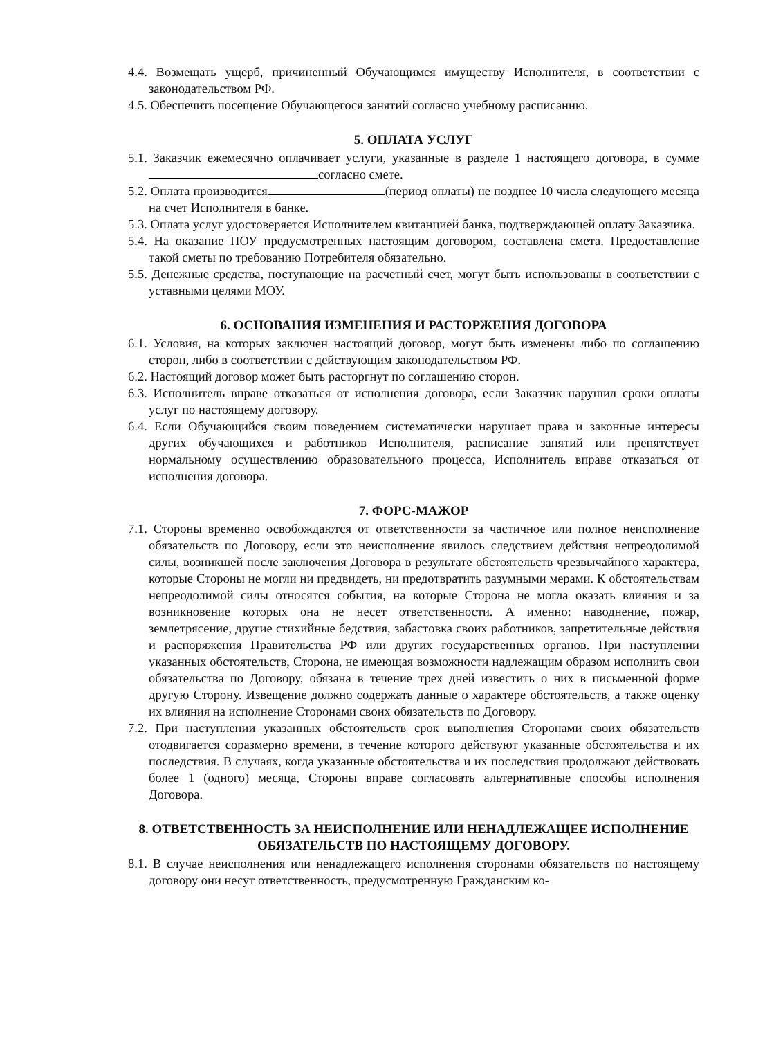4.4. Возмещать ущерб, причиненный Обучающимся имуществу Исполнителя, в соответствии с законодательством РФ.
4.5. Обеспечить посещение Обучающегося занятий согласно учебному расписанию.
5. ОПЛАТА УСЛУГ
5.1. Заказчик ежемесячно оплачивает услуги, указанные в разделе 1 настоящего договора, в сумме согласно смете.
5.2. Оплата производится (период оплаты) не позднее 10 числа следующего месяца на счет Исполнителя в банке.
5.3. Оплата услуг удостоверяется Исполнителем квитанцией банка, подтверждающей оплату Заказчика.
5.4. На оказание ПОУ предусмотренных настоящим договором, составлена смета. Предоставление такой сметы по требованию Потребителя обязательно.
5.5. Денежные средства, поступающие на расчетный счет, могут быть использованы в соответствии с уставными целями МОУ.
6. ОСНОВАНИЯ ИЗМЕНЕНИЯ И РАСТОРЖЕНИЯ ДОГОВОРА
6.1. Условия, на которых заключен настоящий договор, могут быть изменены либо по соглашению сторон, либо в соответствии с действующим законодательством РФ.
6.2. Настоящий договор может быть расторгнут по соглашению сторон.
6.3. Исполнитель вправе отказаться от исполнения договора, если Заказчик нарушил сроки оплаты услуг по настоящему договору.
6.4. Если Обучающийся своим поведением систематически нарушает права и законные интересы других обучающихся и работников Исполнителя, расписание занятий или препятствует нормальному осуществлению образовательного процесса, Исполнитель вправе отказаться от исполнения договора.
7. ФОРС-МАЖОР
7.1. Стороны временно освобождаются от ответственности за частичное или полное неисполнение обязательств по Договору, если это неисполнение явилось следствием действия непреодолимой силы, возникшей после заключения Договора в результате обстоятельств чрезвычайного характера, которые Стороны не могли ни предвидеть, ни предотвратить разумными мерами. К обстоятельствам непреодолимой силы относятся события, на которые Сторона не могла оказать влияния и за возникновение которых она не несет ответственности. А именно: наводнение, пожар, землетрясение, другие стихийные бедствия, забастовка своих работников, запретительные действия и распоряжения Правительства РФ или других государственных органов. При наступлении указанных обстоятельств, Сторона, не имеющая возможности надлежащим образом исполнить свои обязательства по Договору, обязана в течение трех дней известить о них в письменной форме другую Сторону. Извещение должно содержать данные о характере обстоятельств, а также оценку их влияния на исполнение Сторонами своих обязательств по Договору.
7.2. При наступлении указанных обстоятельств срок выполнения Сторонами своих обязательств отодвигается соразмерно времени, в течение которого действуют указанные обстоятельства и их последствия. В случаях, когда указанные обстоятельства и их последствия продолжают действовать более 1 (одного) месяца, Стороны вправе согласовать альтернативные способы исполнения Договора.
8. ОТВЕТСТВЕННОСТЬ ЗА НЕИСПОЛНЕНИЕ ИЛИ НЕНАДЛЕЖАЩЕЕ ИСПОЛНЕНИЕ ОБЯЗАТЕЛЬСТВ ПО НАСТОЯЩЕМУ ДОГОВОРУ.
8.1. В случае неисполнения или ненадлежащего исполнения сторонами обязательств по настоящему договору они несут ответственность, предусмотренную Гражданским ко-